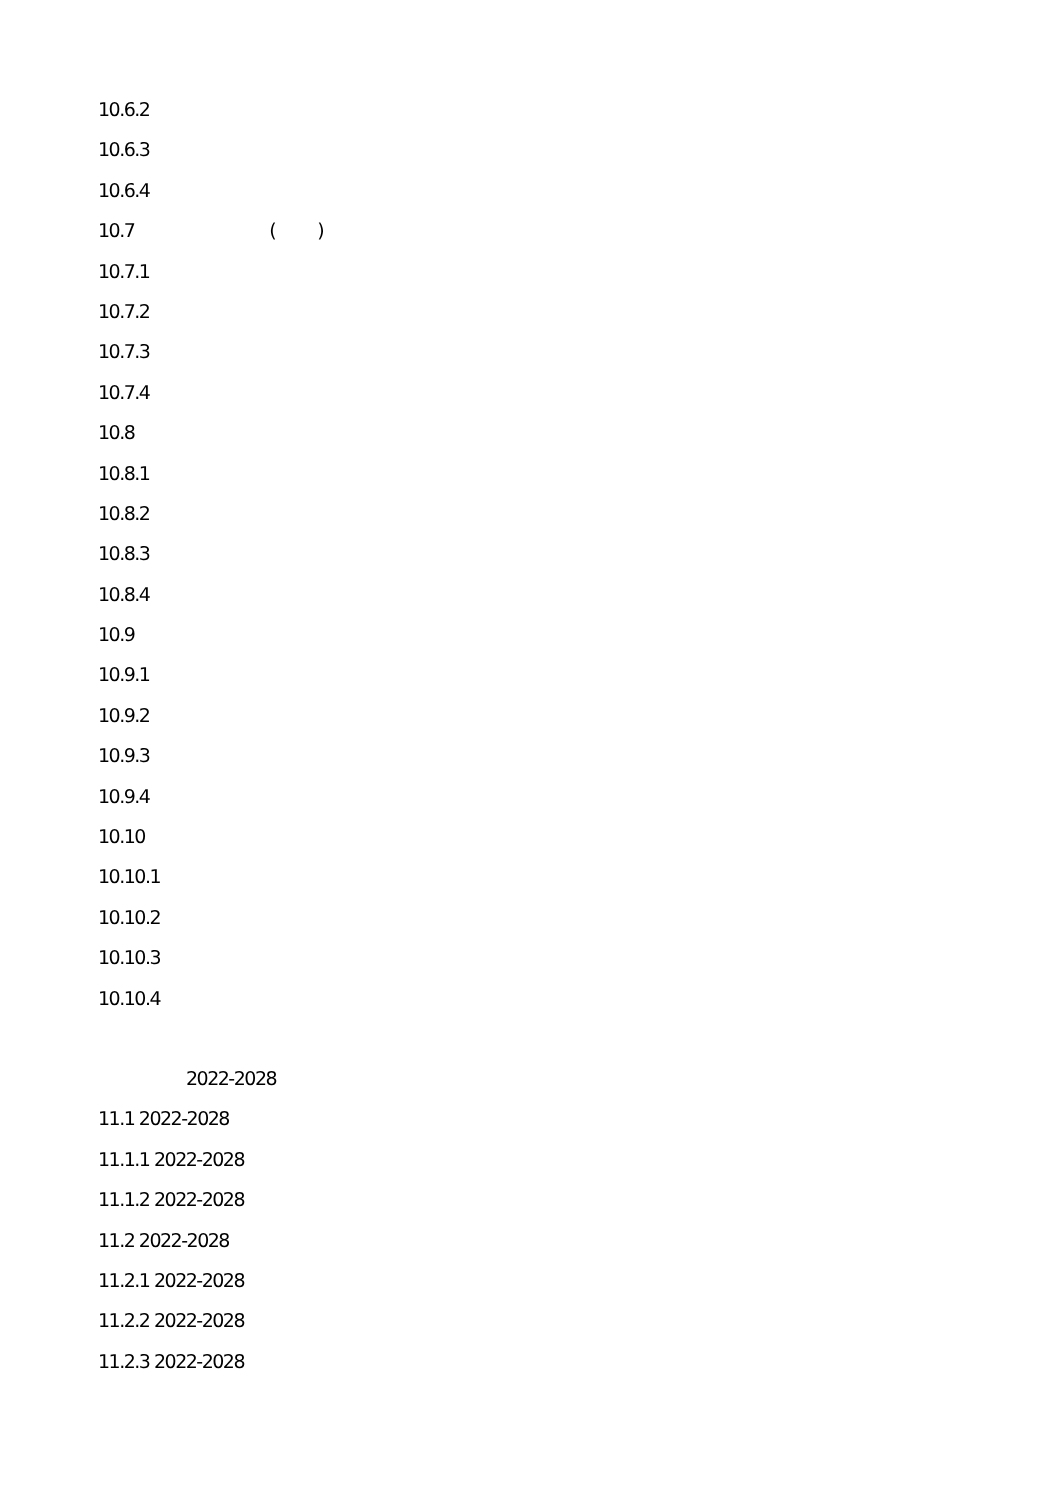10.6.2
10.6.3
10.6.4
10.7 ()
10.7.1
10.7.2
10.7.3
10.7.4
10.8
10.8.1
10.8.2
10.8.3
10.8.4
10.9
10.9.1
10.9.2
10.9.3
10.9.4
10.10
10.10.1
10.10.2
10.10.3
10.10.4
2022-2028
11.1 2022-2028
11.1.1 2022-2028
11.1.2 2022-2028
11.2 2022-2028
11.2.1 2022-2028
11.2.2 2022-2028
11.2.3 2022-2028